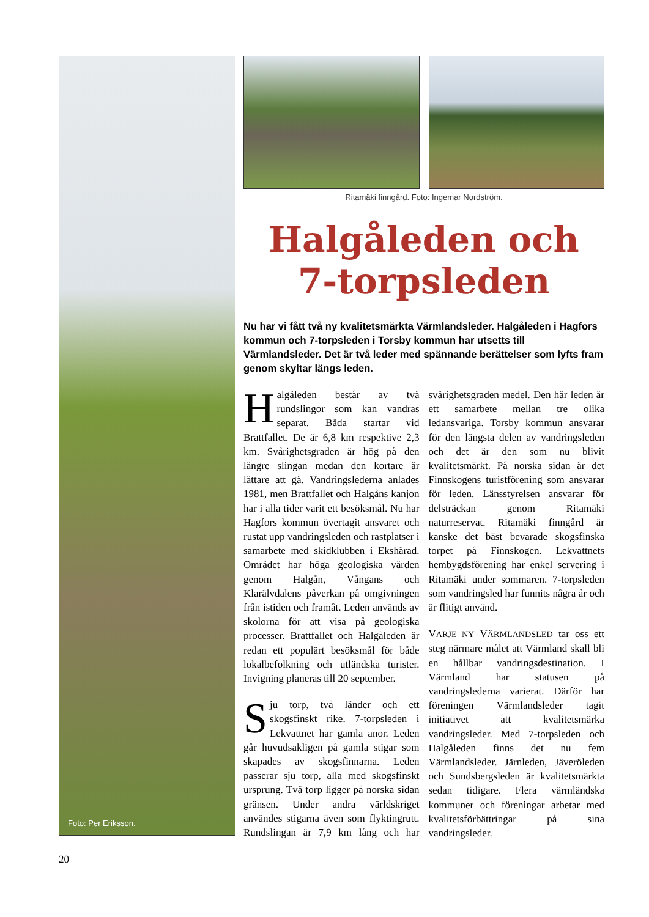Foto: Per Eriksson.
Ritamäki finngård. Foto: Ingemar Nordström.
Halgåleden och
7-torpsleden
Nu har vi fått två ny kvalitetsmärkta Värmlandsleder. Halgåleden i Hagfors kommun och 7-torpsleden i Torsby kommun har utsetts till Värmlandsleder. Det är två leder med spännande berättelser som lyfts fram genom skyltar längs leden.
Halgåleden består av två rundslingor som kan vandras separat. Båda startar vid Brattfallet. De är 6,8 km respektive 2,3 km. Svårighetsgraden är hög på den längre slingan medan den kortare är lättare att gå. Vandringslederna anlades 1981, men Brattfallet och Halgåns kanjon har i alla tider varit ett besöksmål. Nu har Hagfors kommun övertagit ansvaret och rustat upp vandringsleden och rastplatser i samarbete med skidklubben i Ekshärad. Området har höga geologiska värden genom Halgån, Vångans och Klarälvdalens påverkan på omgivningen från istiden och framåt. Leden används av skolorna för att visa på geologiska processer. Brattfallet och Halgåleden är redan ett populärt besöksmål för både lokalbefolkning och utländska turister. Invigning planeras till 20 september.
Sju torp, två länder och ett skogsfinskt rike. 7-torpsleden i Lekvattnet har gamla anor. Leden går huvudsakligen på gamla stigar som skapades av skogsfinnarna. Leden passerar sju torp, alla med skogsfinskt ursprung. Två torp ligger på norska sidan gränsen. Under andra världskriget användes stigarna även som flyktingrutt. Rundslingan är 7,9 km lång och har svårighetsgraden medel. Den här leden är ett samarbete mellan tre olika ledansvariga. Torsby kommun ansvarar för den längsta delen av vandringsleden och det är den som nu blivit kvalitetsmärkt. På norska sidan är det Finnskogens turistförening som ansvarar för leden. Länsstyrelsen ansvarar för delsträckan genom Ritamäki naturreservat. Ritamäki finngård är kanske det bäst bevarade skogsfinska torpet på Finnskogen. Lekvattnets hembygdsförening har enkel servering i Ritamäki under sommaren. 7-torpsleden som vandringsled har funnits några år och är flitigt använd.
VARJE NY VÄRMLANDSLED tar oss ett steg närmare målet att Värmland skall bli en hållbar vandringsdestination. I Värmland har statusen på vandringslederna varierat. Därför har föreningen Värmlandsleder tagit initiativet att kvalitetsmärka vandringsleder. Med 7-torpsleden och Halgåleden finns det nu fem Värmlandsleder. Järnleden, Jäveröleden och Sundsbergsleden är kvalitetsmärkta sedan tidigare. Flera värmländska kommuner och föreningar arbetar med kvalitetsförbättringar på sina vandringsleder.
20